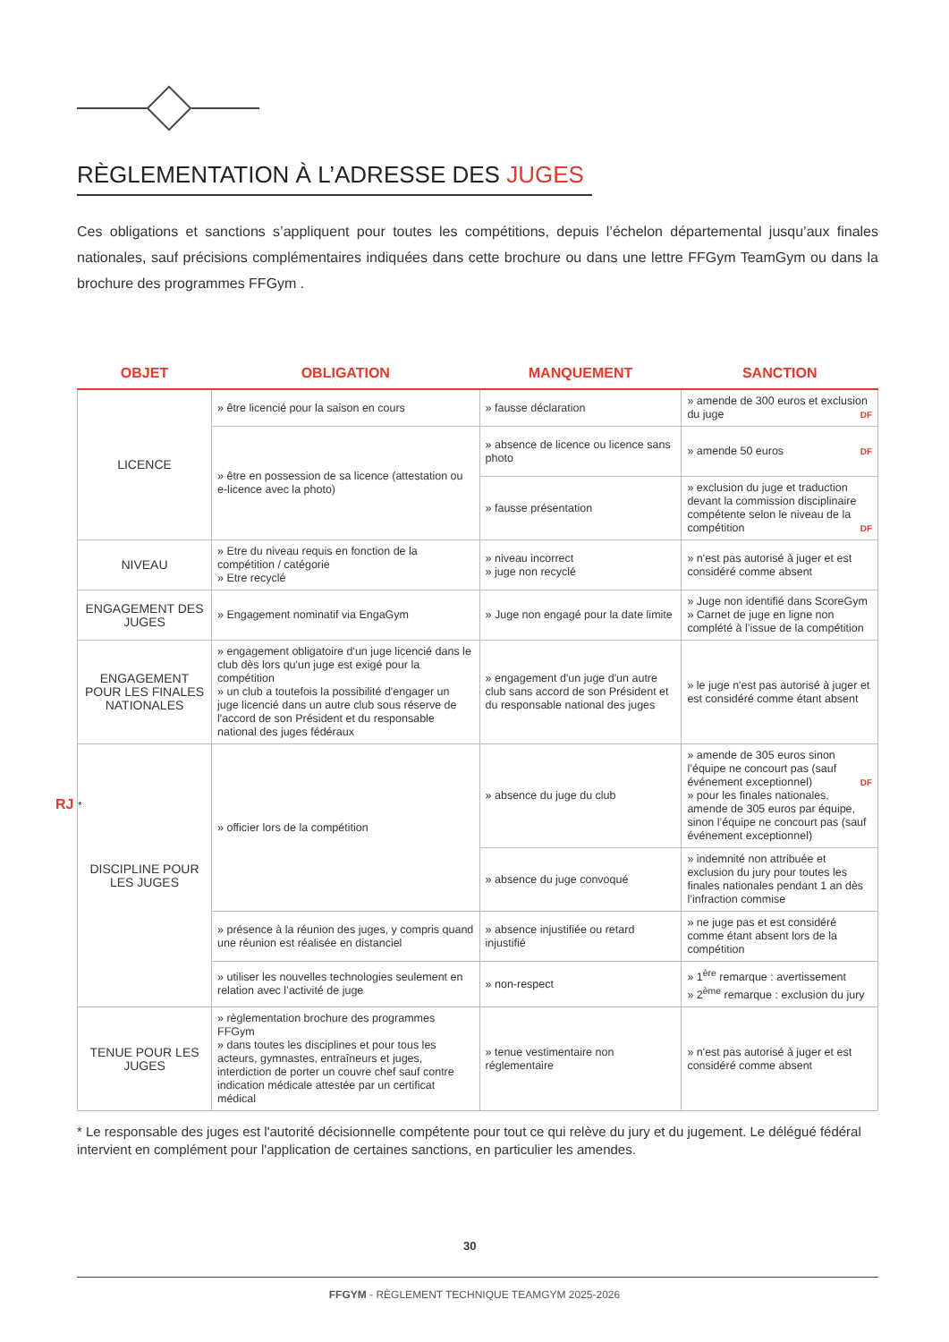RÈGLEMENTATION À L’ADRESSE DES JUGES
Ces obligations et sanctions s’appliquent pour toutes les compétitions, depuis l’échelon départemental jusqu’aux finales nationales, sauf précisions complémentaires indiquées dans cette brochure ou dans une lettre FFGym TeamGym ou dans la brochure des programmes FFGym .
RJ *
| OBJET | OBLIGATION | MANQUEMENT | SANCTION |
| --- | --- | --- | --- |
| LICENCE | » être licencié pour la saison en cours | » fausse déclaration | » amende de 300 euros et exclusion du juge DF |
| | » être en possession de sa licence (attestation ou e-licence avec la photo) | » absence de licence ou licence sans photo | » amende 50 euros DF |
| | | » fausse présentation | » exclusion du juge et traduction devant la commission disciplinaire compétente selon le niveau de la compétition DF |
| NIVEAU | » Etre du niveau requis en fonction de la compétition / catégorie » Etre recyclé | » niveau incorrect » juge non recyclé | » n'est pas autorisé à juger et est considéré comme absent |
| ENGAGEMENT DES JUGES | » Engagement nominatif via EngaGym | » Juge non engagé pour la date limite | » Juge non identifié dans ScoreGym » Carnet de juge en ligne non complété à l’issue de la compétition |
| ENGAGEMENT POUR LES FINALES NATIONALES | » engagement obligatoire d'un juge licencié dans le club dès lors qu'un juge est exigé pour la compétition » un club a toutefois la possibilité d'engager un juge licencié dans un autre club sous réserve de l'accord de son Président et du responsable national des juges fédéraux | » engagement d'un juge d'un autre club sans accord de son Président et du responsable national des juges | » le juge n'est pas autorisé à juger et est considéré comme étant absent |
| DISCIPLINE POUR LES JUGES | » officier lors de la compétition | » absence du juge du club | » amende de 305 euros sinon l’équipe ne concourt pas (sauf événement exceptionnel) DF » pour les finales nationales, amende de 305 euros par équipe, sinon l’équipe ne concourt pas (sauf événement exceptionnel) |
| | | » absence du juge convoqué | » indemnité non attribuée et exclusion du jury pour toutes les finales nationales pendant 1 an dès l’infraction commise |
| | » présence à la réunion des juges, y compris quand une réunion est réalisée en distanciel | » absence injustifiée ou retard injustifié | » ne juge pas et est considéré comme étant absent lors de la compétition |
| | » utiliser les nouvelles technologies seulement en relation avec l’activité de juge | » non-respect | » 1<sup>ère</sup> remarque : avertissement » 2<sup>ème</sup> remarque : exclusion du jury |
| TENUE POUR LES JUGES | » règlementation brochure des programmes FFGym » dans toutes les disciplines et pour tous les acteurs, gymnastes, entraîneurs et juges, interdiction de porter un couvre chef sauf contre indication médicale attestée par un certificat médical | » tenue vestimentaire non réglementaire | » n'est pas autorisé à juger et est considéré comme absent |
* Le responsable des juges est l'autorité décisionnelle compétente pour tout ce qui relève du jury et du jugement. Le délégué fédéral intervient en complément pour l'application de certaines sanctions, en particulier les amendes.
30
FFGYM - RÈGLEMENT TECHNIQUE TEAMGYM 2025-2026